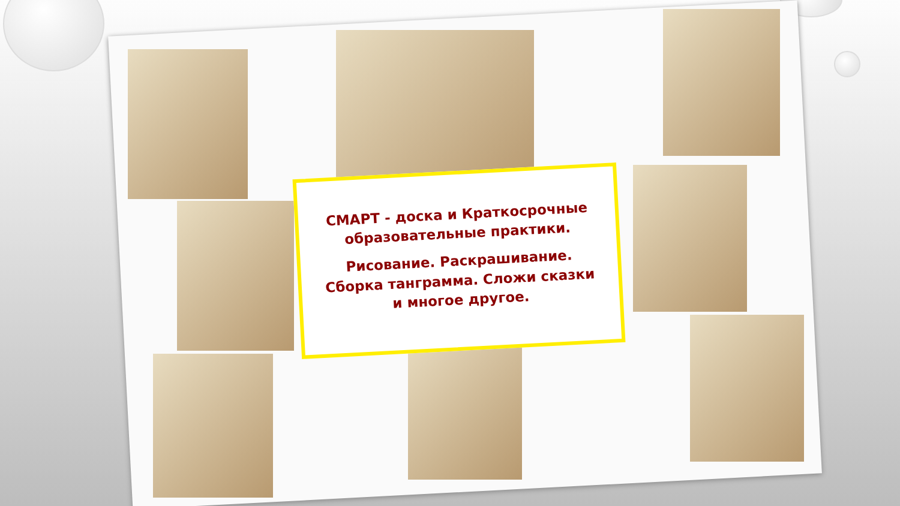СМАРТ - доска и Краткосрочные образовательные практики.
Рисование. Раскрашивание. Сборка танграмма. Сложи сказки и многое другое.